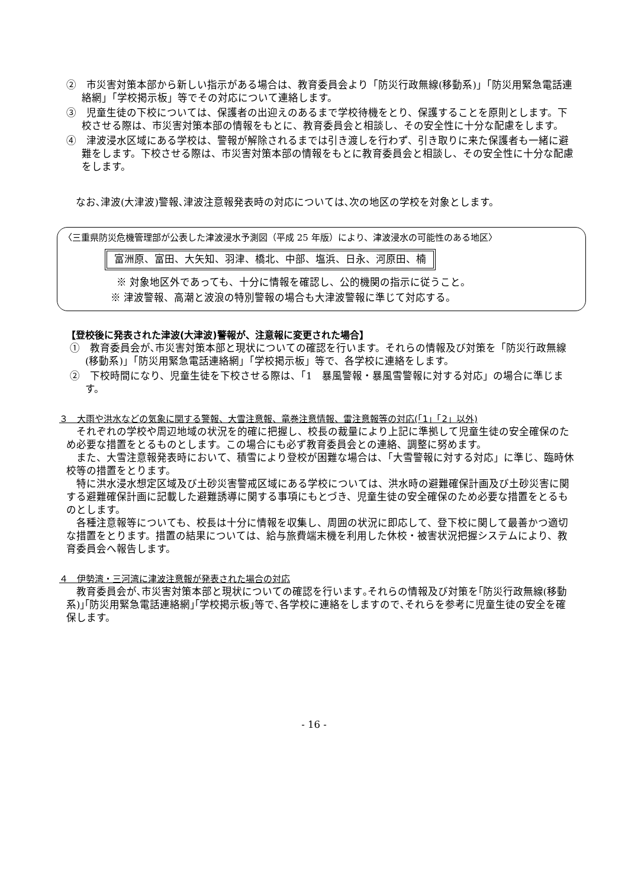②　市災害対策本部から新しい指示がある場合は、教育委員会より「防災行政無線(移動系)」「防災用緊急電話連絡網」「学校掲示板」等でその対応について連絡します。
③　児童生徒の下校については、保護者の出迎えのあるまで学校待機をとり、保護することを原則とします。下校させる際は、市災害対策本部の情報をもとに、教育委員会と相談し、その安全性に十分な配慮をします。
④　津波浸水区域にある学校は、警報が解除されるまでは引き渡しを行わず、引き取りに来た保護者も一緒に避難をします。下校させる際は、市災害対策本部の情報をもとに教育委員会と相談し、その安全性に十分な配慮をします。
なお､津波(大津波)警報､津波注意報発表時の対応については､次の地区の学校を対象とします。
〈三重県防災危機管理部が公表した津波浸水予測図（平成 25 年版）により、津波浸水の可能性のある地区〉
富洲原、富田、大矢知、羽津、橋北、中部、塩浜、日永、河原田、楠
※ 対象地区外であっても、十分に情報を確認し、公的機関の指示に従うこと。
※ 津波警報、高潮と波浪の特別警報の場合も大津波警報に準じて対応する。
【登校後に発表された津波(大津波)警報が、注意報に変更された場合】
①　教育委員会が､市災害対策本部と現状についての確認を行います。それらの情報及び対策を「防災行政無線(移動系)」「防災用緊急電話連絡網」「学校掲示板」等で、各学校に連絡をします。
②　下校時間になり、児童生徒を下校させる際は、「1　暴風警報・暴風雪警報に対する対応」の場合に準じます。
３　大雨や洪水などの気象に関する警報、大雪注意報、竜巻注意情報、雷注意報等の対応(「1」「2」以外)
それぞれの学校や周辺地域の状況を的確に把握し、校長の裁量により上記に準拠して児童生徒の安全確保のため必要な措置をとるものとします。この場合にも必ず教育委員会との連絡、調整に努めます。
また、大雪注意報発表時において、積雪により登校が困難な場合は、「大雪警報に対する対応」に準じ、臨時休校等の措置をとります。
特に洪水浸水想定区域及び土砂災害警戒区域にある学校については、洪水時の避難確保計画及び土砂災害に関する避難確保計画に記載した避難誘導に関する事項にもとづき、児童生徒の安全確保のため必要な措置をとるものとします。
各種注意報等についても、校長は十分に情報を収集し、周囲の状況に即応して、登下校に関して最善かつ適切な措置をとります。措置の結果については、給与旅費端末機を利用した休校・被害状況把握システムにより、教育委員会へ報告します。
４　伊勢湾・三河湾に津波注意報が発表された場合の対応
教育委員会が､市災害対策本部と現状についての確認を行います｡それらの情報及び対策を｢防災行政無線(移動系)｣｢防災用緊急電話連絡網｣｢学校掲示板｣等で､各学校に連絡をしますので､それらを参考に児童生徒の安全を確保します。
- 16 -